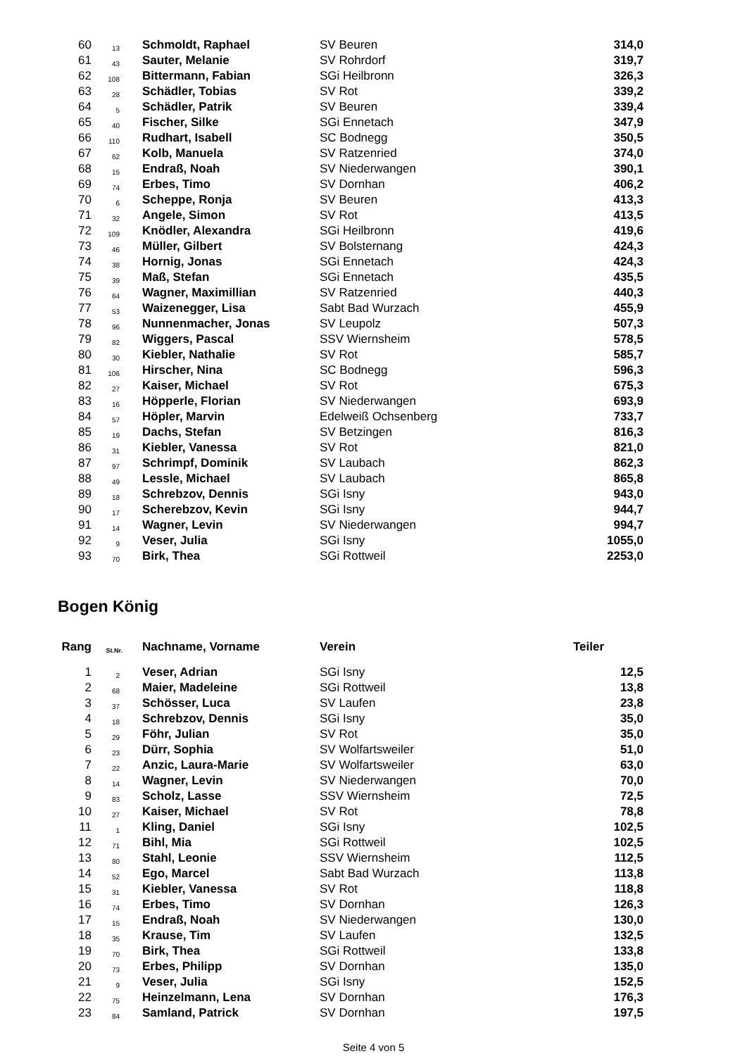| 60 | 13 | Schmoldt, Raphael | SV Beuren | 314,0 |
| 61 | 43 | Sauter, Melanie | SV Rohrdorf | 319,7 |
| 62 | 108 | Bittermann, Fabian | SGi Heilbronn | 326,3 |
| 63 | 28 | Schädler, Tobias | SV Rot | 339,2 |
| 64 | 5 | Schädler, Patrik | SV Beuren | 339,4 |
| 65 | 40 | Fischer, Silke | SGi Ennetach | 347,9 |
| 66 | 110 | Rudhart, Isabell | SC Bodnegg | 350,5 |
| 67 | 62 | Kolb, Manuela | SV Ratzenried | 374,0 |
| 68 | 15 | Endraß, Noah | SV Niederwangen | 390,1 |
| 69 | 74 | Erbes, Timo | SV Dornhan | 406,2 |
| 70 | 6 | Scheppe, Ronja | SV Beuren | 413,3 |
| 71 | 32 | Angele, Simon | SV Rot | 413,5 |
| 72 | 109 | Knödler, Alexandra | SGi Heilbronn | 419,6 |
| 73 | 46 | Müller, Gilbert | SV Bolsternang | 424,3 |
| 74 | 38 | Hornig, Jonas | SGi Ennetach | 424,3 |
| 75 | 39 | Maß, Stefan | SGi Ennetach | 435,5 |
| 76 | 64 | Wagner, Maximillian | SV Ratzenried | 440,3 |
| 77 | 53 | Waizenegger, Lisa | Sabt Bad Wurzach | 455,9 |
| 78 | 96 | Nunnenmacher, Jonas | SV Leupolz | 507,3 |
| 79 | 82 | Wiggers, Pascal | SSV Wiernsheim | 578,5 |
| 80 | 30 | Kiebler, Nathalie | SV Rot | 585,7 |
| 81 | 106 | Hirscher, Nina | SC Bodnegg | 596,3 |
| 82 | 27 | Kaiser, Michael | SV Rot | 675,3 |
| 83 | 16 | Höpperle, Florian | SV Niederwangen | 693,9 |
| 84 | 57 | Höpler, Marvin | Edelweiß Ochsenberg | 733,7 |
| 85 | 19 | Dachs, Stefan | SV Betzingen | 816,3 |
| 86 | 31 | Kiebler, Vanessa | SV Rot | 821,0 |
| 87 | 97 | Schrimpf, Dominik | SV Laubach | 862,3 |
| 88 | 49 | Lessle, Michael | SV Laubach | 865,8 |
| 89 | 18 | Schrebzov, Dennis | SGi Isny | 943,0 |
| 90 | 17 | Scherebzov, Kevin | SGi Isny | 944,7 |
| 91 | 14 | Wagner, Levin | SV Niederwangen | 994,7 |
| 92 | 9 | Veser, Julia | SGi Isny | 1055,0 |
| 93 | 70 | Birk, Thea | SGi Rottweil | 2253,0 |
Bogen König
| Rang | St.Nr. | Nachname, Vorname | Verein | Teiler |
| --- | --- | --- | --- | --- |
| 1 | 2 | Veser, Adrian | SGi Isny | 12,5 |
| 2 | 68 | Maier, Madeleine | SGi Rottweil | 13,8 |
| 3 | 37 | Schösser, Luca | SV Laufen | 23,8 |
| 4 | 18 | Schrebzov, Dennis | SGi Isny | 35,0 |
| 5 | 29 | Föhr, Julian | SV Rot | 35,0 |
| 6 | 23 | Dürr, Sophia | SV Wolfartsweiler | 51,0 |
| 7 | 22 | Anzic, Laura-Marie | SV Wolfartsweiler | 63,0 |
| 8 | 14 | Wagner, Levin | SV Niederwangen | 70,0 |
| 9 | 83 | Scholz, Lasse | SSV Wiernsheim | 72,5 |
| 10 | 27 | Kaiser, Michael | SV Rot | 78,8 |
| 11 | 1 | Kling, Daniel | SGi Isny | 102,5 |
| 12 | 71 | Bihl, Mia | SGi Rottweil | 102,5 |
| 13 | 80 | Stahl, Leonie | SSV Wiernsheim | 112,5 |
| 14 | 52 | Ego, Marcel | Sabt Bad Wurzach | 113,8 |
| 15 | 31 | Kiebler, Vanessa | SV Rot | 118,8 |
| 16 | 74 | Erbes, Timo | SV Dornhan | 126,3 |
| 17 | 15 | Endraß, Noah | SV Niederwangen | 130,0 |
| 18 | 35 | Krause, Tim | SV Laufen | 132,5 |
| 19 | 70 | Birk, Thea | SGi Rottweil | 133,8 |
| 20 | 73 | Erbes, Philipp | SV Dornhan | 135,0 |
| 21 | 9 | Veser, Julia | SGi Isny | 152,5 |
| 22 | 75 | Heinzelmann, Lena | SV Dornhan | 176,3 |
| 23 | 84 | Samland, Patrick | SV Dornhan | 197,5 |
Seite 4 von 5